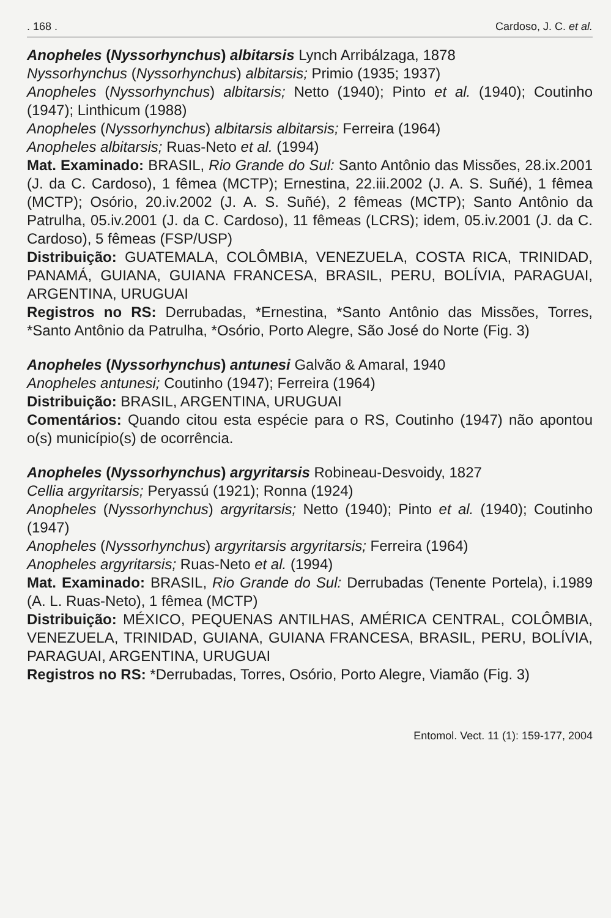. 168 . Cardoso, J. C. et al.
Anopheles (Nyssorhynchus) albitarsis Lynch Arribálzaga, 1878
Nyssorhynchus (Nyssorhynchus) albitarsis; Primio (1935; 1937)
Anopheles (Nyssorhynchus) albitarsis; Netto (1940); Pinto et al. (1940); Coutinho (1947); Linthicum (1988)
Anopheles (Nyssorhynchus) albitarsis albitarsis; Ferreira (1964)
Anopheles albitarsis; Ruas-Neto et al. (1994)
Mat. Examinado: BRASIL, Rio Grande do Sul: Santo Antônio das Missões, 28.ix.2001 (J. da C. Cardoso), 1 fêmea (MCTP); Ernestina, 22.iii.2002 (J. A. S. Suñé), 1 fêmea (MCTP); Osório, 20.iv.2002 (J. A. S. Suñé), 2 fêmeas (MCTP); Santo Antônio da Patrulha, 05.iv.2001 (J. da C. Cardoso), 11 fêmeas (LCRS); idem, 05.iv.2001 (J. da C. Cardoso), 5 fêmeas (FSP/USP)
Distribuição: GUATEMALA, COLÔMBIA, VENEZUELA, COSTA RICA, TRINIDAD, PANAMÁ, GUIANA, GUIANA FRANCESA, BRASIL, PERU, BOLÍVIA, PARAGUAI, ARGENTINA, URUGUAI
Registros no RS: Derrubadas, *Ernestina, *Santo Antônio das Missões, Torres, *Santo Antônio da Patrulha, *Osório, Porto Alegre, São José do Norte (Fig. 3)
Anopheles (Nyssorhynchus) antunesi Galvão & Amaral, 1940
Anopheles antunesi; Coutinho (1947); Ferreira (1964)
Distribuição: BRASIL, ARGENTINA, URUGUAI
Comentários: Quando citou esta espécie para o RS, Coutinho (1947) não apontou o(s) município(s) de ocorrência.
Anopheles (Nyssorhynchus) argyritarsis Robineau-Desvoidy, 1827
Cellia argyritarsis; Peryassú (1921); Ronna (1924)
Anopheles (Nyssorhynchus) argyritarsis; Netto (1940); Pinto et al. (1940); Coutinho (1947)
Anopheles (Nyssorhynchus) argyritarsis argyritarsis; Ferreira (1964)
Anopheles argyritarsis; Ruas-Neto et al. (1994)
Mat. Examinado: BRASIL, Rio Grande do Sul: Derrubadas (Tenente Portela), i.1989 (A. L. Ruas-Neto), 1 fêmea (MCTP)
Distribuição: MÉXICO, PEQUENAS ANTILHAS, AMÉRICA CENTRAL, COLÔMBIA, VENEZUELA, TRINIDAD, GUIANA, GUIANA FRANCESA, BRASIL, PERU, BOLÍVIA, PARAGUAI, ARGENTINA, URUGUAI
Registros no RS: *Derrubadas, Torres, Osório, Porto Alegre, Viamão (Fig. 3)
Entomol. Vect. 11 (1): 159-177, 2004